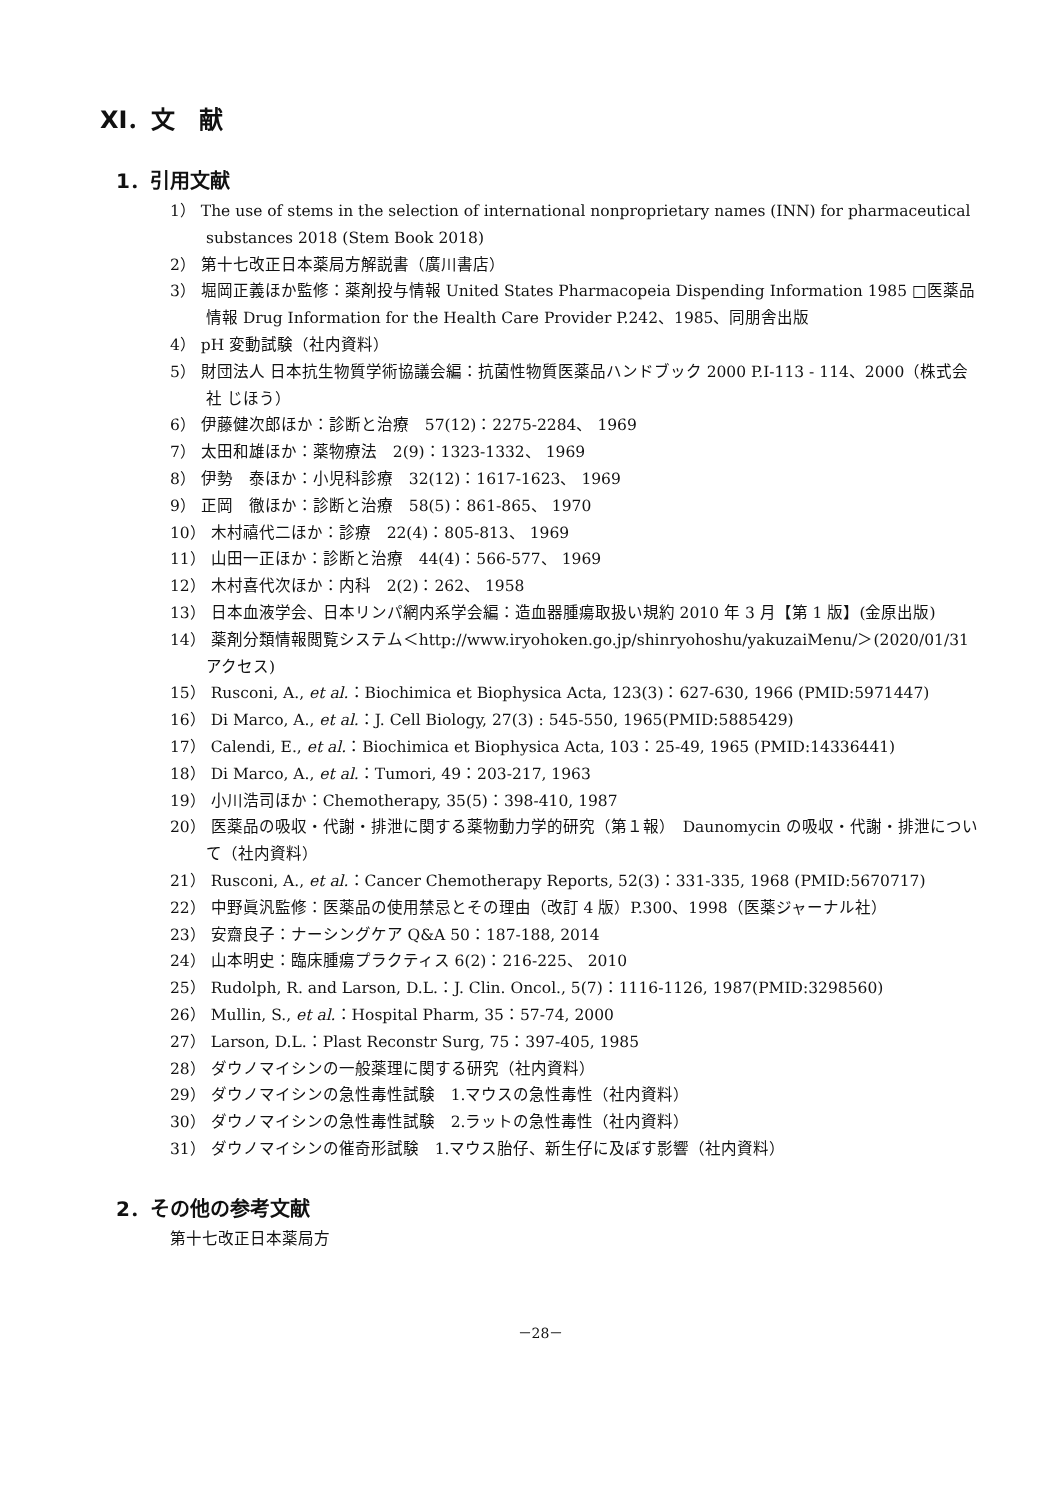XI．文　献
1．引用文献
1） The use of stems in the selection of international nonproprietary names (INN) for pharmaceutical substances 2018 (Stem Book 2018)
2） 第十七改正日本薬局方解説書（廣川書店）
3） 堀岡正義ほか監修：薬剤投与情報 United States Pharmacopeia Dispending Information 1985 □医薬品情報 Drug Information for the Health Care Provider P.242、1985、同朋舎出版
4） pH 変動試験（社内資料）
5） 財団法人 日本抗生物質学術協議会編：抗菌性物質医薬品ハンドブック 2000 P.I-113 - 114、2000（株式会社 じほう）
6） 伊藤健次郎ほか：診断と治療　57(12)：2275-2284、 1969
7） 太田和雄ほか：薬物療法　2(9)：1323-1332、 1969
8） 伊勢　泰ほか：小児科診療　32(12)：1617-1623、 1969
9） 正岡　徹ほか：診断と治療　58(5)：861-865、 1970
10） 木村禧代二ほか：診療　22(4)：805-813、 1969
11） 山田一正ほか：診断と治療　44(4)：566-577、 1969
12） 木村喜代次ほか：内科　2(2)：262、 1958
13） 日本血液学会、日本リンパ網内系学会編：造血器腫瘍取扱い規約 2010 年 3 月【第 1 版】(金原出版)
14） 薬剤分類情報閲覧システム＜http://www.iryohoken.go.jp/shinryohoshu/yakuzaiMenu/＞(2020/01/31 アクセス)
15） Rusconi, A., et al.：Biochimica et Biophysica Acta, 123(3)：627-630, 1966 (PMID:5971447)
16） Di Marco, A., et al.：J. Cell Biology, 27(3) : 545-550, 1965(PMID:5885429)
17） Calendi, E., et al.：Biochimica et Biophysica Acta, 103：25-49, 1965 (PMID:14336441)
18） Di Marco, A., et al.：Tumori, 49：203-217, 1963
19） 小川浩司ほか：Chemotherapy, 35(5)：398-410, 1987
20） 医薬品の吸収・代謝・排泄に関する薬物動力学的研究（第１報）　Daunomycin の吸収・代謝・排泄について（社内資料）
21） Rusconi, A., et al.：Cancer Chemotherapy Reports, 52(3)：331-335, 1968 (PMID:5670717)
22） 中野眞汎監修：医薬品の使用禁忌とその理由（改訂 4 版）P.300、1998（医薬ジャーナル社）
23） 安齋良子：ナーシングケア Q&A 50：187-188, 2014
24） 山本明史：臨床腫瘍プラクティス 6(2)：216-225、 2010
25） Rudolph, R. and Larson, D.L.：J. Clin. Oncol., 5(7)：1116-1126, 1987(PMID:3298560)
26） Mullin, S., et al.：Hospital Pharm, 35：57-74, 2000
27） Larson, D.L.：Plast Reconstr Surg, 75：397-405, 1985
28） ダウノマイシンの一般薬理に関する研究（社内資料）
29） ダウノマイシンの急性毒性試験　1.マウスの急性毒性（社内資料）
30） ダウノマイシンの急性毒性試験　2.ラットの急性毒性（社内資料）
31） ダウノマイシンの催奇形試験　1.マウス胎仔、新生仔に及ぼす影響（社内資料）
2．その他の参考文献
第十七改正日本薬局方
－28－